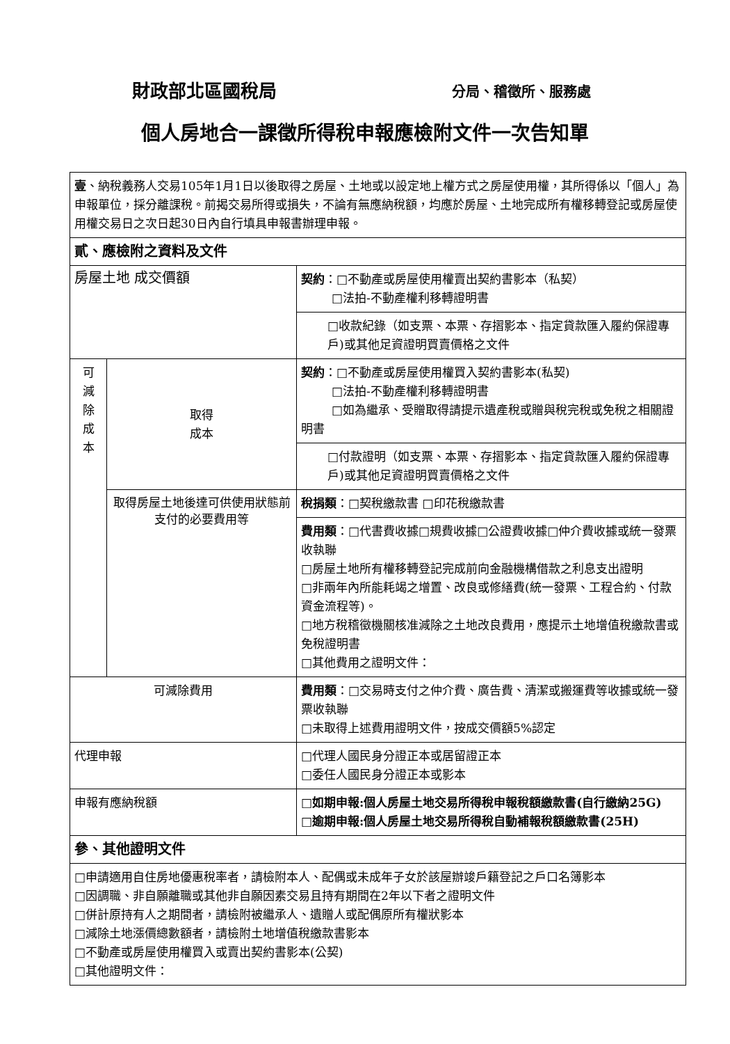財政部北區國稅局 分局、稽徵所、服務處
個人房地合一課徵所得稅申報應檢附文件一次告知單
| 壹 、納稅義務人交易105年1月1日以後取得之房屋、土地或以設定地上權方式之房屋使用權，其所得係以「個人」為申報單位，採分離課稅。前揭交易所得或損失，不論有無應納稅額，均應於房屋、土地完成所有權移轉登記或房屋使用權交易日之次日起30日內自行填具申報書辦理申報。 | | |
| 貳、應檢附之資料及文件 | | |
| 房屋土地 成交價額 | | 契約 ：□不動產或房屋使用權賣出契約書影本（私契） □法拍-不動產權利移轉證明書 |
| | | □收款紀錄（如支票、本票、存摺影本、指定貸款匯入履約保證專戶)或其他足資證明買賣價格之文件 |
| 可 減 除 成 本 | 取得 成本 | 契約 ：□不動產或房屋使用權買入契約書影本(私契) □法拍-不動產權利移轉證明書 □如為繼承、受贈取得請提示遺產稅或贈與稅完稅或免稅之相關證明書 |
| | | □付款證明（如支票、本票、存摺影本、指定貸款匯入履約保證專戶)或其他足資證明買賣價格之文件 |
| | 取得房屋土地後達可供使用狀態前支付的必要費用等 | 稅捐類 ：□契稅繳款書 □印花稅繳款書 |
| | | 費用類 ：□代書費收據□規費收據□公證費收據□仲介費收據或統一發票收執聯 □房屋土地所有權移轉登記完成前向金融機構借款之利息支出證明 □非兩年內所能耗竭之增置、改良或修繕費(統一發票、工程合約、付款資金流程等)。 □地方稅稽徵機關核准減除之土地改良費用，應提示土地增值稅繳款書或免稅證明書 □其他費用之證明文件： |
| 可減除費用 | | 費用類 ：□交易時支付之仲介費、廣告費、清潔或搬運費等收據或統一發票收執聯 □未取得上述費用證明文件，按成交價額5%認定 |
| 代理申報 | | □代理人國民身分證正本或居留證正本 □委任人國民身分證正本或影本 |
| 申報有應納稅額 | | □如期申報:個人房屋土地交易所得稅申報稅額繳款書(自行繳納25G) □逾期申報:個人房屋土地交易所得稅自動補報稅額繳款書(25H) |
| 參、其他證明文件 | | |
| □申請適用自住房地優惠稅率者，請檢附本人、配偶或未成年子女於該屋辦竣戶籍登記之戶口名簿影本 □因調職、非自願離職或其他非自願因素交易且持有期間在2年以下者之證明文件 □併計原持有人之期間者，請檢附被繼承人、遺贈人或配偶原所有權狀影本 □減除土地漲價總數額者，請檢附土地增值稅繳款書影本 □不動產或房屋使用權買入或賣出契約書影本(公契) □其他證明文件： | | |